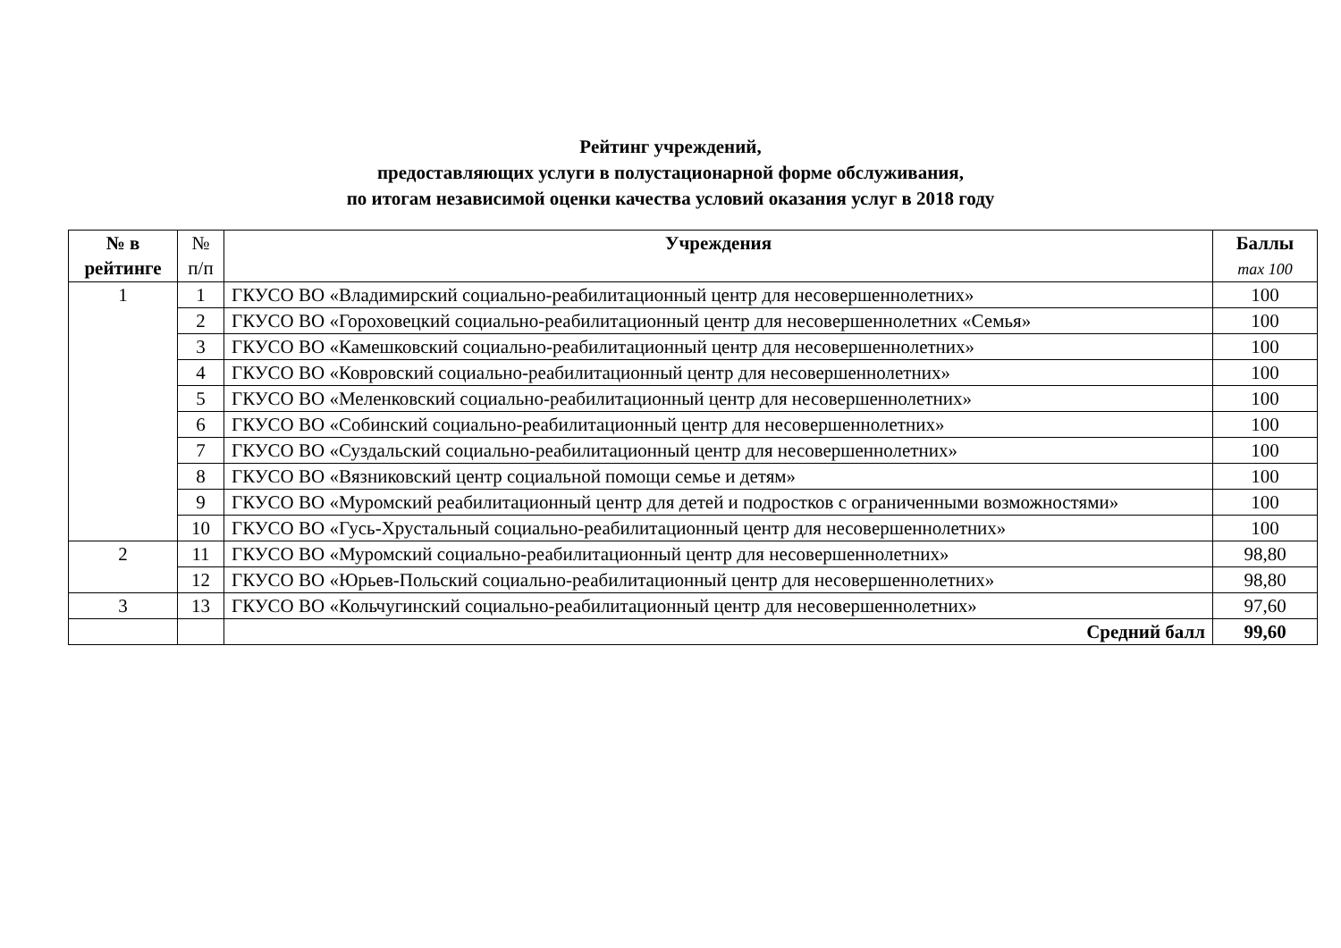Рейтинг учреждений,
предоставляющих услуги в полустационарной форме обслуживания,
по итогам независимой оценки качества условий оказания услуг в 2018 году
| № в рейтинге | № п/п | Учреждения | Баллы max 100 |
| --- | --- | --- | --- |
| 1 | 1 | ГКУСО ВО «Владимирский социально-реабилитационный центр для несовершеннолетних» | 100 |
| | 2 | ГКУСО ВО «Гороховецкий социально-реабилитационный центр для несовершеннолетних «Семья» | 100 |
| | 3 | ГКУСО ВО «Камешковский социально-реабилитационный центр для несовершеннолетних» | 100 |
| | 4 | ГКУСО ВО «Ковровский социально-реабилитационный центр для несовершеннолетних» | 100 |
| | 5 | ГКУСО ВО «Меленковский социально-реабилитационный центр для несовершеннолетних» | 100 |
| | 6 | ГКУСО ВО «Собинский социально-реабилитационный центр для несовершеннолетних» | 100 |
| | 7 | ГКУСО ВО «Суздальский социально-реабилитационный центр для несовершеннолетних» | 100 |
| | 8 | ГКУСО ВО «Вязниковский центр социальной помощи семье и детям» | 100 |
| | 9 | ГКУСО ВО «Муромский реабилитационный центр для детей и подростков с ограниченными возможностями» | 100 |
| | 10 | ГКУСО ВО «Гусь-Хрустальный социально-реабилитационный центр для несовершеннолетних» | 100 |
| 2 | 11 | ГКУСО ВО «Муромский социально-реабилитационный центр для несовершеннолетних» | 98,80 |
| | 12 | ГКУСО ВО «Юрьев-Польский социально-реабилитационный центр для несовершеннолетних» | 98,80 |
| 3 | 13 | ГКУСО ВО «Кольчугинский социально-реабилитационный центр для несовершеннолетних» | 97,60 |
| | | Средний балл | 99,60 |